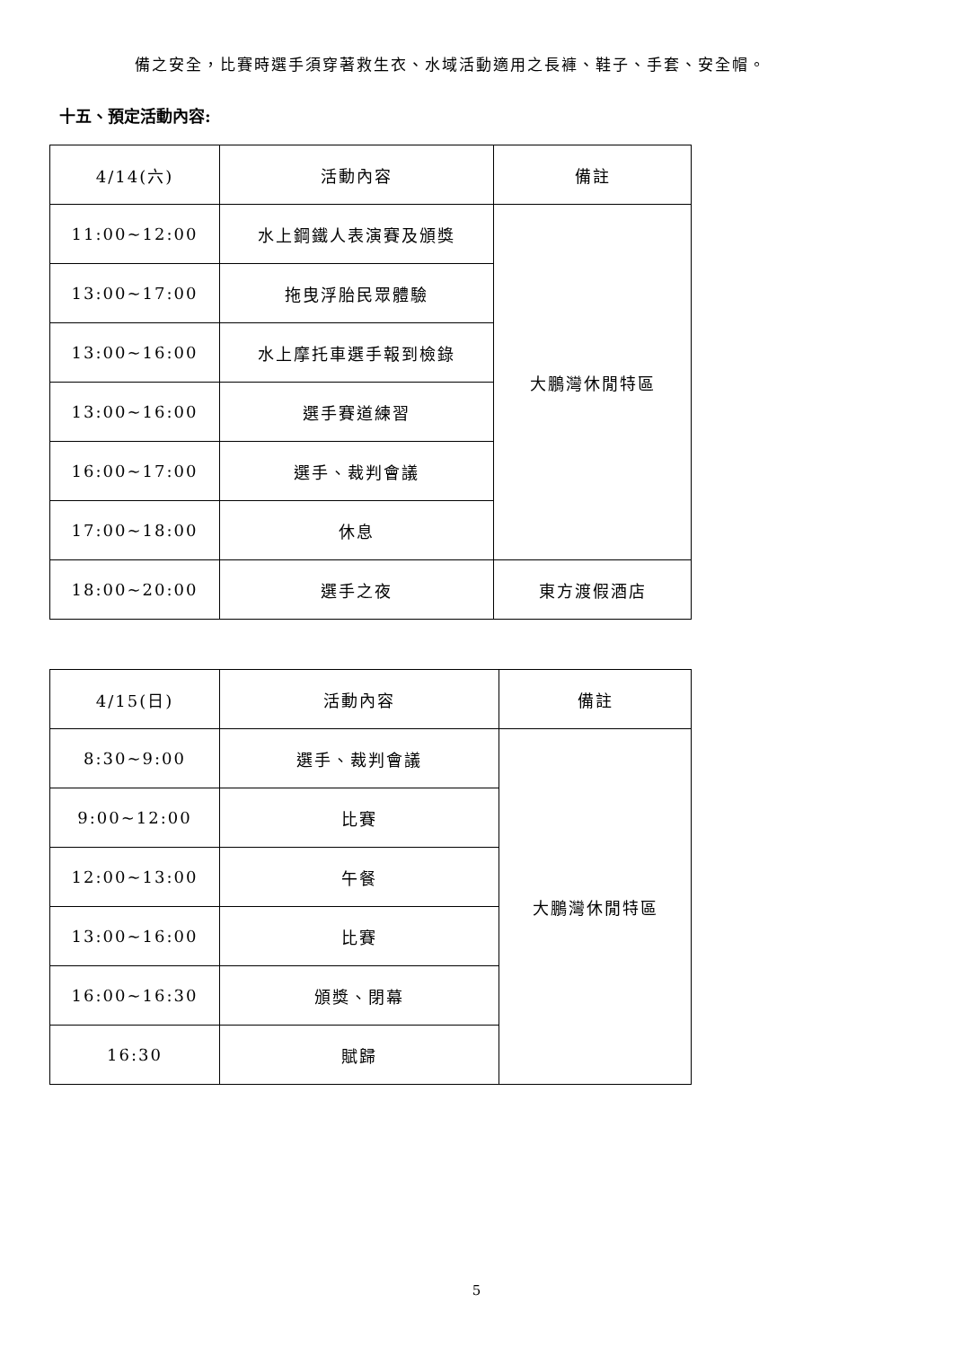備之安全，比賽時選手須穿著救生衣、水域活動適用之長褲、鞋子、手套、安全帽。
十五、預定活動內容:
| 4/14(六) | 活動內容 | 備註 |
| 11:00~12:00 | 水上鋼鐵人表演賽及頒獎 | 大鵬灣休閒特區 |
| 13:00~17:00 | 拖曳浮胎民眾體驗 | |
| 13:00~16:00 | 水上摩托車選手報到檢錄 | |
| 13:00~16:00 | 選手賽道練習 | |
| 16:00~17:00 | 選手、裁判會議 | |
| 17:00~18:00 | 休息 | |
| 18:00~20:00 | 選手之夜 | 東方渡假酒店 |
| 4/15(日) | 活動內容 | 備註 |
| 8:30~9:00 | 選手、裁判會議 | 大鵬灣休閒特區 |
| 9:00~12:00 | 比賽 | |
| 12:00~13:00 | 午餐 | |
| 13:00~16:00 | 比賽 | |
| 16:00~16:30 | 頒獎、閉幕 | |
| 16:30 | 賦歸 | |
5